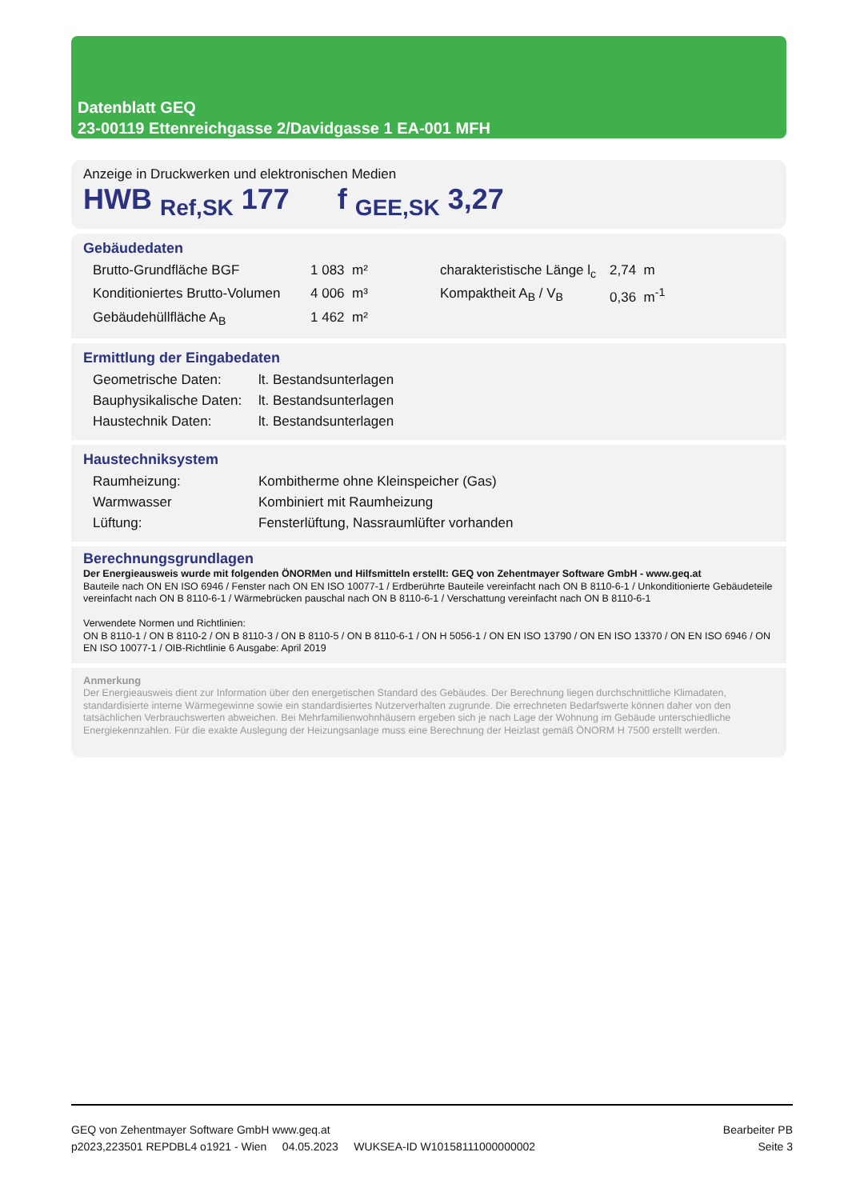Datenblatt GEQ
23-00119 Ettenreichgasse 2/Davidgasse 1 EA-001 MFH
Anzeige in Druckwerken und elektronischen Medien
HWB <sub>Ref,SK</sub> 177 f <sub>GEE,SK</sub> 3,27
Gebäudedaten
| Brutto-Grundfläche BGF | 1 083 m² | charakteristische Länge l<sub>c</sub> | 2,74 m |
| Konditioniertes Brutto-Volumen | 4 006 m³ | Kompaktheit A<sub>B</sub> / V<sub>B</sub> | 0,36 m<sup>-1</sup> |
| Gebäudehüllfläche A<sub>B</sub> | 1 462 m² | | |
Ermittlung der Eingabedaten
| Geometrische Daten: | lt. Bestandsunterlagen |
| Bauphysikalische Daten: | lt. Bestandsunterlagen |
| Haustechnik Daten: | lt. Bestandsunterlagen |
Haustechniksystem
| Raumheizung: | Kombitherme ohne Kleinspeicher (Gas) |
| Warmwasser | Kombiniert mit Raumheizung |
| Lüftung: | Fensterlüftung, Nassraumlüfter vorhanden |
Berechnungsgrundlagen
Der Energieausweis wurde mit folgenden ÖNORMen und Hilfsmitteln erstellt: GEQ von Zehentmayer Software GmbH - www.geq.at
Bauteile nach ON EN ISO 6946 / Fenster nach ON EN ISO 10077-1 / Erdberührte Bauteile vereinfacht nach ON B 8110-6-1 / Unkonditionierte Gebäudeteile vereinfacht nach ON B 8110-6-1 / Wärmebrücken pauschal nach ON B 8110-6-1 / Verschattung vereinfacht nach ON B 8110-6-1
Verwendete Normen und Richtlinien:
ON B 8110-1 / ON B 8110-2 / ON B 8110-3 / ON B 8110-5 / ON B 8110-6-1 / ON H 5056-1 / ON EN ISO 13790 / ON EN ISO 13370 / ON EN ISO 6946 / ON EN ISO 10077-1 / OIB-Richtlinie 6 Ausgabe: April 2019
Anmerkung
Der Energieausweis dient zur Information über den energetischen Standard des Gebäudes. Der Berechnung liegen durchschnittliche Klimadaten, standardisierte interne Wärmegewinne sowie ein standardisiertes Nutzerverhalten zugrunde. Die errechneten Bedarfswerte können daher von den tatsächlichen Verbrauchswerten abweichen. Bei Mehrfamilienwohnhäusern ergeben sich je nach Lage der Wohnung im Gebäude unterschiedliche Energiekennzahlen. Für die exakte Auslegung der Heizungsanlage muss eine Berechnung der Heizlast gemäß ÖNORM H 7500 erstellt werden.
GEQ von Zehentmayer Software GmbH www.geq.at
p2023,223501 REPDBL4 o1921 - Wien 04.05.2023 WUKSEA-ID W10158111000000002
Bearbeiter PB
Seite 3